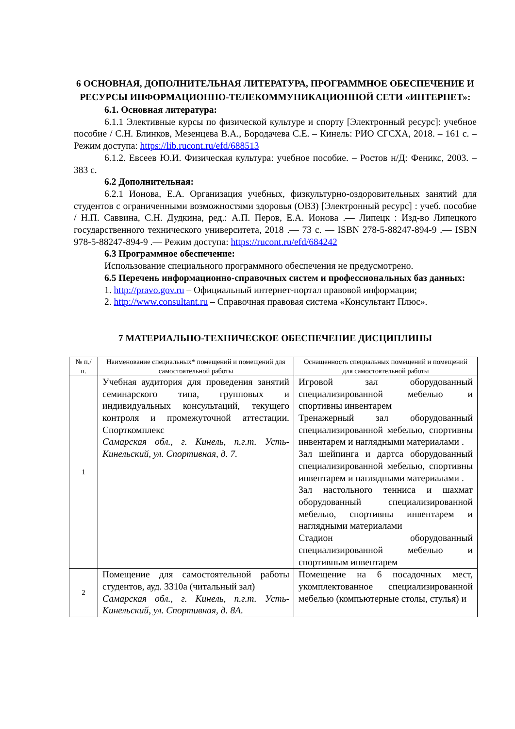6 ОСНОВНАЯ, ДОПОЛНИТЕЛЬНАЯ ЛИТЕРАТУРА, ПРОГРАММНОЕ ОБЕСПЕЧЕНИЕ И РЕСУРСЫ ИНФОРМАЦИОННО-ТЕЛЕКОММУНИКАЦИОННОЙ СЕТИ «ИНТЕРНЕТ»:
6.1. Основная литература:
6.1.1 Элективные курсы по физической культуре и спорту [Электронный ресурс]: учебное пособие / С.Н. Блинков, Мезенцева В.А., Бородачева С.Е. – Кинель: РИО СГСХА, 2018. – 161 с. – Режим доступа: https://lib.rucont.ru/efd/688513
6.1.2. Евсеев Ю.И. Физическая культура: учебное пособие. – Ростов н/Д: Феникс, 2003. – 383 с.
6.2 Дополнительная:
6.2.1 Ионова, Е.А. Организация учебных, физкультурно-оздоровительных занятий для студентов с ограниченными возможностями здоровья (ОВЗ) [Электронный ресурс] : учеб. пособие / Н.П. Саввина, С.Н. Дудкина, ред.: А.П. Перов, Е.А. Ионова .— Липецк : Изд-во Липецкого государственного технического университета, 2018 .— 73 с. — ISBN 278-5-88247-894-9 .— ISBN 978-5-88247-894-9 .— Режим доступа: https://rucont.ru/efd/684242
6.3 Программное обеспечение:
Использование специального программного обеспечения не предусмотрено.
6.5 Перечень информационно-справочных систем и профессиональных баз данных:
1. http://pravo.gov.ru – Официальный интернет-портал правовой информации;
2. http://www.consultant.ru – Справочная правовая система «Консультант Плюс».
7 МАТЕРИАЛЬНО-ТЕХНИЧЕСКОЕ ОБЕСПЕЧЕНИЕ ДИСЦИПЛИНЫ
| № п./п. | Наименование специальных* помещений и помещений для самостоятельной работы | Оснащенность специальных помещений и помещений для самостоятельной работы |
| --- | --- | --- |
| 1 | Учебная аудитория для проведения занятий семинарского типа, групповых и индивидуальных консультаций, текущего контроля и промежуточной аттестации. Спорткомплекс Самарская обл., г. Кинель, п.г.т. Усть-Кинельский, ул. Спортивная, д. 7. | Игровой зал оборудованный специализированной мебелью и спортивны инвентарем Тренажерный зал оборудованный специализированной мебелью, спортивны инвентарем и наглядными материалами . Зал шейпинга и дартса оборудованный специализированной мебелью, спортивны инвентарем и наглядными материалами . Зал настольного тенниса и шахмат оборудованный специализированной мебелью, спортивны инвентарем и наглядными материалами Стадион оборудованный специализированной мебелью и спортивным инвентарем |
| 2 | Помещение для самостоятельной работы студентов, ауд. 3310а (читальный зал) Самарская обл., г. Кинель, п.г.т. Усть-Кинельский, ул. Спортивная, д. 8А. | Помещение на 6 посадочных мест, укомплектованное специализированной мебелью (компьютерные столы, стулья) и |